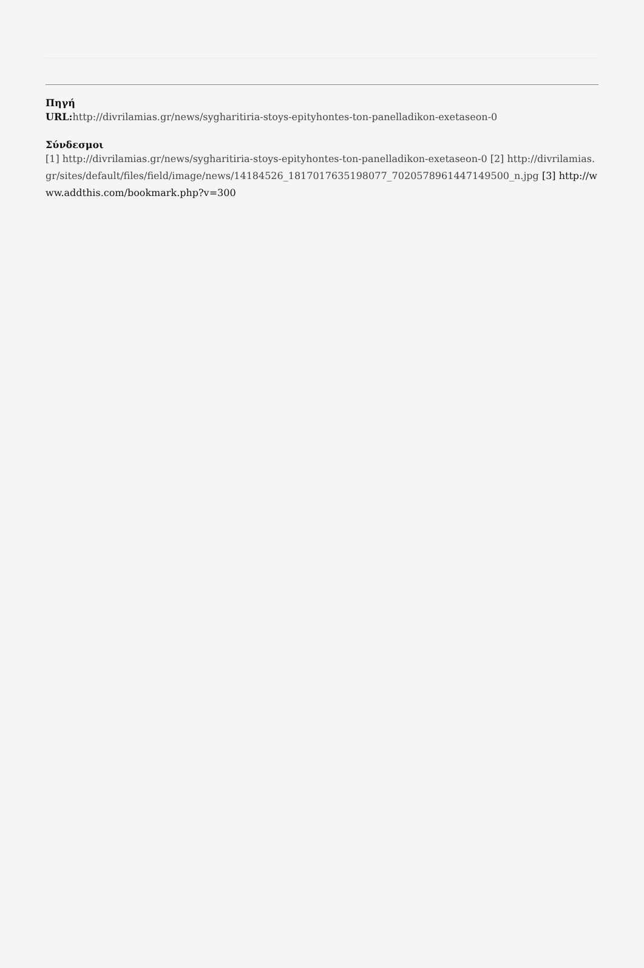Πηγή
URL: http://divrilamias.gr/news/sygharitiria-stoys-epityhontes-ton-panelladikon-exetaseon-0
Σύνδεσμοι
[1] http://divrilamias.gr/news/sygharitiria-stoys-epityhontes-ton-panelladikon-exetaseon-0 [2] http://divrilamias.gr/sites/default/files/field/image/news/14184526_1817017635198077_7020578961447149500_n.jpg [3] http://www.addthis.com/bookmark.php?v=300